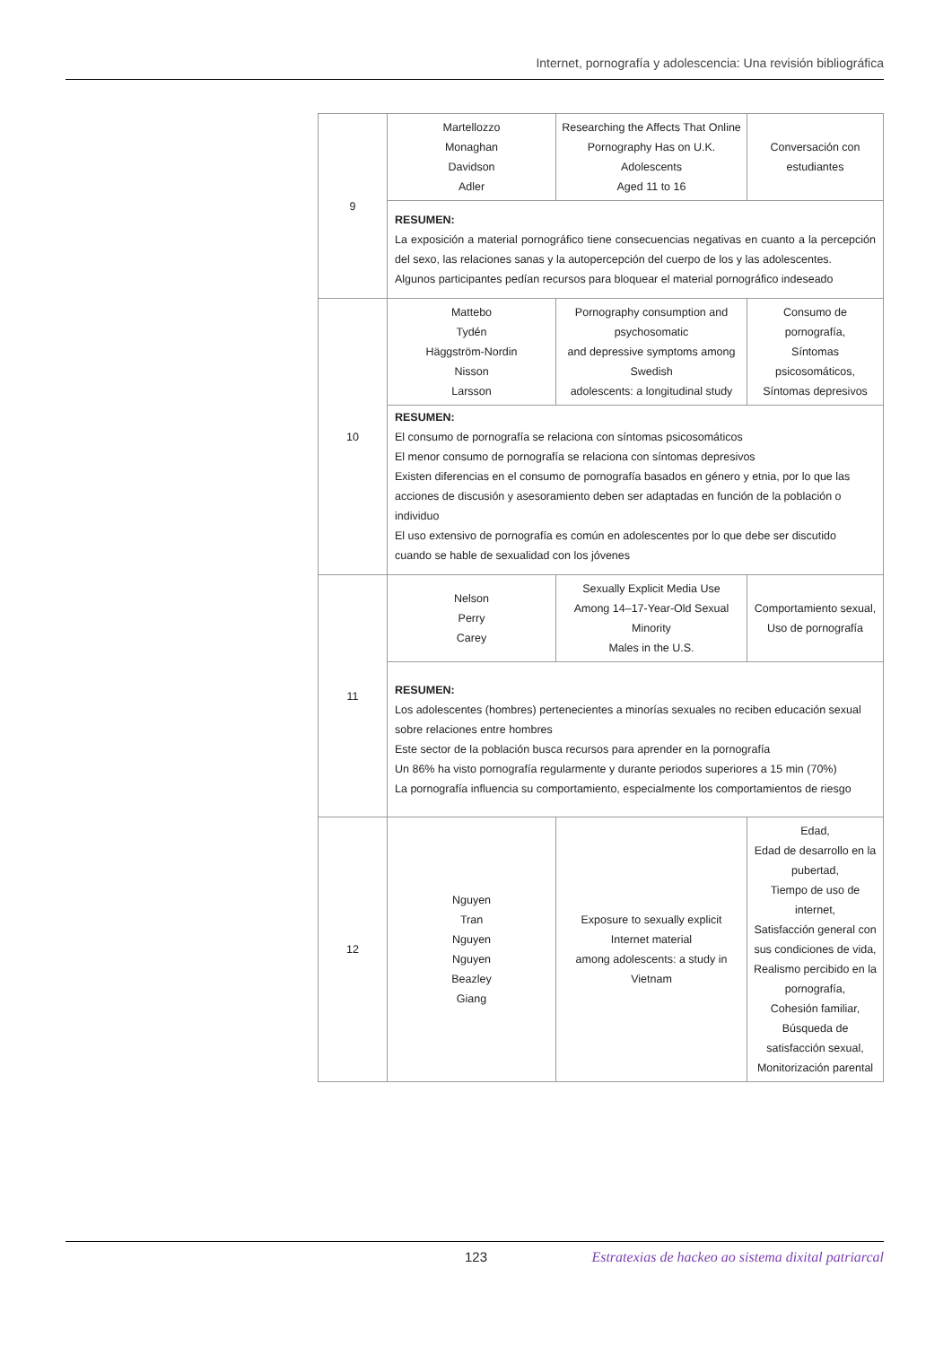Internet, pornografía y adolescencia: Una revisión bibliográfica
| 9 | Martellozzo Monaghan Davidson Adler | Researching the Affects That Online Pornography Has on U.K. Adolescents Aged 11 to 16 | Conversación con estudiantes |
| | RESUMEN: La exposición a material pornográfico tiene consecuencias negativas en cuanto a la percepción del sexo, las relaciones sanas y la autopercepción del cuerpo de los y las adolescentes. Algunos participantes pedían recursos para bloquear el material pornográfico indeseado | | |
| 10 | Mattebo Tydén Häggström-Nordin Nisson Larsson | Pornography consumption and psychosomatic and depressive symptoms among Swedish adolescents: a longitudinal study | Consumo de pornografía, Síntomas psicosomáticos, Síntomas depresivos |
| | RESUMEN: El consumo de pornografía se relaciona con síntomas psicosomáticos El menor consumo de pornografía se relaciona con síntomas depresivos Existen diferencias en el consumo de pornografía basados en género y etnia, por lo que las acciones de discusión y asesoramiento deben ser adaptadas en función de la población o individuo El uso extensivo de pornografía es común en adolescentes por lo que debe ser discutido cuando se hable de sexualidad con los jóvenes | | |
| 11 | Nelson Perry Carey | Sexually Explicit Media Use Among 14–17-Year-Old Sexual Minority Males in the U.S. | Comportamiento sexual, Uso de pornografía |
| | RESUMEN: Los adolescentes (hombres) pertenecientes a minorías sexuales no reciben educación sexual sobre relaciones entre hombres Este sector de la población busca recursos para aprender en la pornografía Un 86% ha visto pornografía regularmente y durante periodos superiores a 15 min (70%) La pornografía influencia su comportamiento, especialmente los comportamientos de riesgo | | |
| 12 | Nguyen Tran Nguyen Nguyen Beazley Giang | Exposure to sexually explicit Internet material among adolescents: a study in Vietnam | Edad, Edad de desarrollo en la pubertad, Tiempo de uso de internet, Satisfacción general con sus condiciones de vida, Realismo percibido en la pornografía, Cohesión familiar, Búsqueda de satisfacción sexual, Monitorización parental |
123 Estratexias de hackeo ao sistema dixital patriarcal